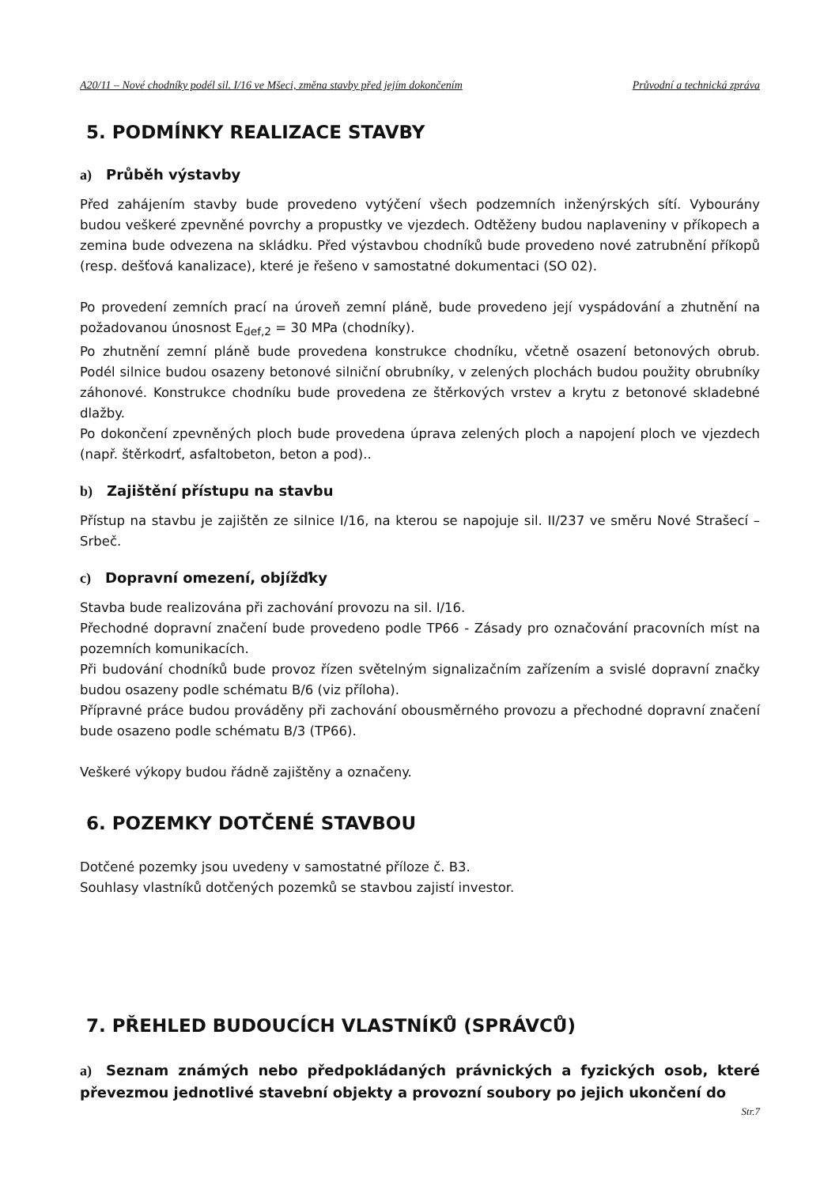A20/11 – Nové chodníky podél sil. I/16 ve Mšeci, změna stavby před jejím dokončením Průvodní a technická zpráva
5. PODMÍNKY REALIZACE STAVBY
a) Průběh výstavby
Před zahájením stavby bude provedeno vytýčení všech podzemních inženýrských sítí. Vybourány budou veškeré zpevněné povrchy a propustky ve vjezdech. Odtěženy budou naplaveniny v příkopech a zemina bude odvezena na skládku. Před výstavbou chodníků bude provedeno nové zatrubnění příkopů (resp. dešťová kanalizace), které je řešeno v samostatné dokumentaci (SO 02).
Po provedení zemních prací na úroveň zemní pláně, bude provedeno její vyspádování a zhutnění na požadovanou únosnost E<sub>def,2</sub> = 30 MPa (chodníky).
Po zhutnění zemní pláně bude provedena konstrukce chodníku, včetně osazení betonových obrub. Podél silnice budou osazeny betonové silniční obrubníky, v zelených plochách budou použity obrubníky záhonové. Konstrukce chodníku bude provedena ze štěrkových vrstev a krytu z betonové skladebné dlažby.
Po dokončení zpevněných ploch bude provedena úprava zelených ploch a napojení ploch ve vjezdech (např. štěrkodrť, asfaltobeton, beton a pod)..
b) Zajištění přístupu na stavbu
Přístup na stavbu je zajištěn ze silnice I/16, na kterou se napojuje sil. II/237 ve směru Nové Strašecí – Srbeč.
c) Dopravní omezení, objížďky
Stavba bude realizována při zachování provozu na sil. I/16.
Přechodné dopravní značení bude provedeno podle TP66 - Zásady pro označování pracovních míst na pozemních komunikacích.
Při budování chodníků bude provoz řízen světelným signalizačním zařízením a svislé dopravní značky budou osazeny podle schématu B/6 (viz příloha).
Přípravné práce budou prováděny při zachování obousměrného provozu a přechodné dopravní značení bude osazeno podle schématu B/3 (TP66).
Veškeré výkopy budou řádně zajištěny a označeny.
6. POZEMKY DOTČENÉ STAVBOU
Dotčené pozemky jsou uvedeny v samostatné příloze č. B3.
Souhlasy vlastníků dotčených pozemků se stavbou zajistí investor.
7. PŘEHLED BUDOUCÍCH VLASTNÍKŮ (SPRÁVCŮ)
a) Seznam známých nebo předpokládaných právnických a fyzických osob, které převezmou jednotlivé stavební objekty a provozní soubory po jejich ukončení do
Str.7